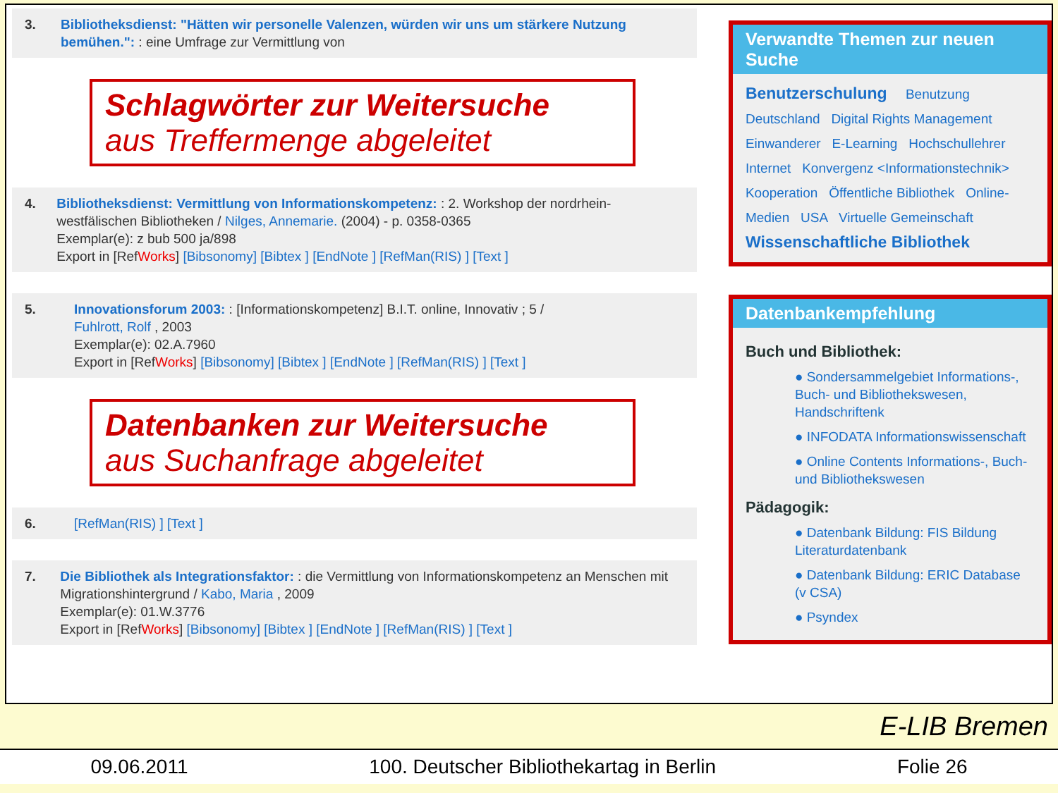3. Bibliotheksdienst: "Hätten wir personelle Valenzen, würden wir uns um stärkere Nutzung bemühen.": : eine Umfrage zur Vermittlung von
Schlagwörter zur Weitersuche
aus Treffermenge abgeleitet
4. Bibliotheksdienst: Vermittlung von Informationskompetenz: : 2. Workshop der nordrhein-westfälischen Bibliotheken / Nilges, Annemarie. (2004) - p. 0358-0365
Exemplar(e): z bub 500 ja/898
Export in [RefWorks] [Bibsonomy] [Bibtex ] [EndNote ] [RefMan(RIS) ] [Text ]
5. Innovationsforum 2003: : [Informationskompetenz] B.I.T. online, Innovativ ; 5 /
Fuhlrott, Rolf , 2003
Exemplar(e): 02.A.7960
Export in [RefWorks] [Bibsonomy] [Bibtex ] [EndNote ] [RefMan(RIS) ] [Text ]
Datenbanken zur Weitersuche
aus Suchanfrage abgeleitet
6. [RefMan(RIS) ] [Text ]
7. Die Bibliothek als Integrationsfaktor: : die Vermittlung von Informationskompetenz an Menschen mit Migrationshintergrund / Kabo, Maria , 2009
Exemplar(e): 01.W.3776
Export in [RefWorks] [Bibsonomy] [Bibtex ] [EndNote ] [RefMan(RIS) ] [Text ]
Verwandte Themen zur neuen Suche
Benutzerschulung Benutzung
Deutschland Digital Rights Management
Einwanderer E-Learning Hochschullehrer
Internet Konvergenz <Informationstechnik>
Kooperation Öffentliche Bibliothek Online-
Medien USA Virtuelle Gemeinschaft
Wissenschaftliche Bibliothek
Datenbankempfehlung
Buch und Bibliothek:
● Sondersammelgebiet Informations-, Buch- und Bibliothekswesen, Handschriftenk
● INFODATA Informationswissenschaft
● Online Contents Informations-, Buch- und Bibliothekswesen
Pädagogik:
● Datenbank Bildung: FIS Bildung Literaturdatenbank
● Datenbank Bildung: ERIC Database (v CSA)
● Psyndex
E-LIB Bremen
09.06.2011 100. Deutscher Bibliothekartag in Berlin Folie 26